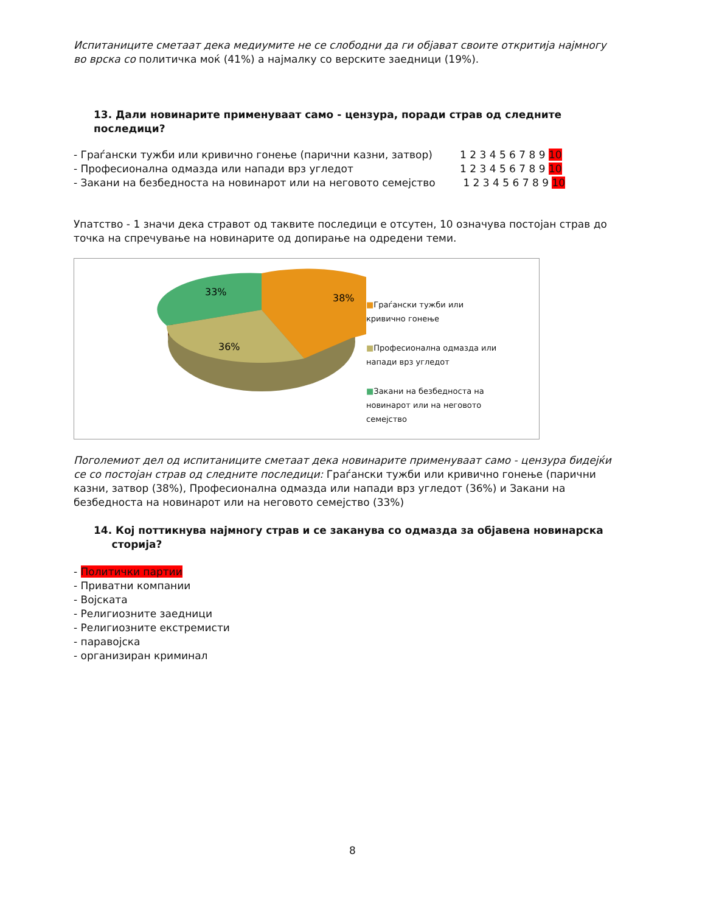Испитаниците сметаат дека медиумите не се слободни да ги објават своите откритија најмногу во врска со политичка моќ (41%) а најмалку со верските заедници (19%).
13. Дали новинарите применуваат само - цензура, поради страв од следните последици?
- Граѓански тужби или кривично гонење (парични казни, затвор) 1 2 3 4 5 6 7 8 9 10
- Професионална одмазда или напади врз угледот 1 2 3 4 5 6 7 8 9 10
- Закани на безбедноста на новинарот или на неговото семејство 1 2 3 4 5 6 7 8 9 10
Упатство - 1 значи дека стравот од таквите последици е отсутен, 10 означува постојан страв до точка на спречување на новинарите од допирање на одредени теми.
38%
33%
36%
■Граѓански тужби или кривично гонење
■Професионална одмазда или напади врз угледот
■Закани на безбедноста на новинарот или на неговото семејство
Поголемиот дел од испитаниците сметаат дека новинарите применуваат само - цензура бидејќи се со постојан страв од следните последици: Граѓански тужби или кривично гонење (парични казни, затвор (38%), Професионална одмазда или напади врз угледот (36%) и Закани на безбедноста на новинарот или на неговото семејство (33%)
14. Кој поттикнува најмногу страв и се заканува со одмазда за објавена новинарска
сторија?
- Политички партии
- Приватни компании
- Војската
- Религиозните заедници
- Религиозните екстремисти
- паравојска
- организиран криминал
8